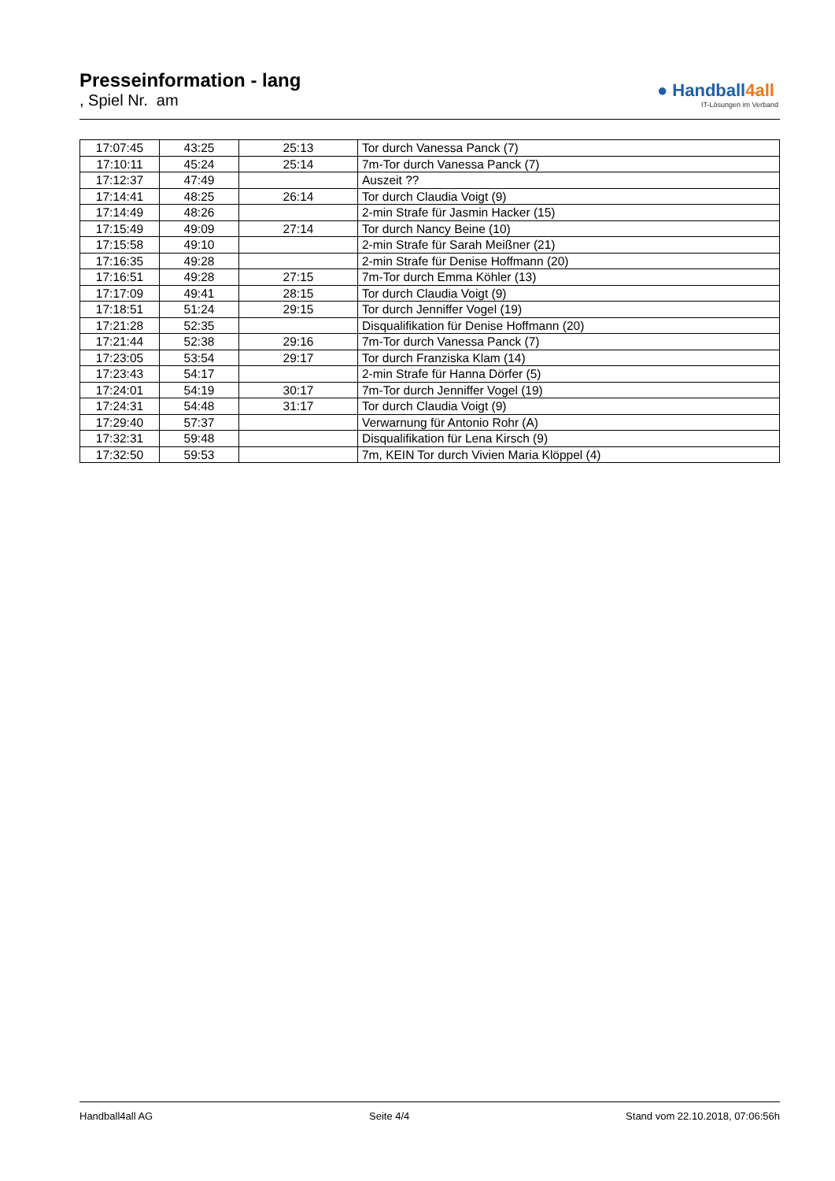Presseinformation - lang
, Spiel Nr. am
● Handball4all
IT-Lösungen im Verband
| 17:07:45 | 43:25 | 25:13 | Tor durch Vanessa Panck (7) |
| 17:10:11 | 45:24 | 25:14 | 7m-Tor durch Vanessa Panck (7) |
| 17:12:37 | 47:49 | | Auszeit ?? |
| 17:14:41 | 48:25 | 26:14 | Tor durch Claudia Voigt (9) |
| 17:14:49 | 48:26 | | 2-min Strafe für Jasmin Hacker (15) |
| 17:15:49 | 49:09 | 27:14 | Tor durch Nancy Beine (10) |
| 17:15:58 | 49:10 | | 2-min Strafe für Sarah Meißner (21) |
| 17:16:35 | 49:28 | | 2-min Strafe für Denise Hoffmann (20) |
| 17:16:51 | 49:28 | 27:15 | 7m-Tor durch Emma Köhler (13) |
| 17:17:09 | 49:41 | 28:15 | Tor durch Claudia Voigt (9) |
| 17:18:51 | 51:24 | 29:15 | Tor durch Jenniffer Vogel (19) |
| 17:21:28 | 52:35 | | Disqualifikation für Denise Hoffmann (20) |
| 17:21:44 | 52:38 | 29:16 | 7m-Tor durch Vanessa Panck (7) |
| 17:23:05 | 53:54 | 29:17 | Tor durch Franziska Klam (14) |
| 17:23:43 | 54:17 | | 2-min Strafe für Hanna Dörfer (5) |
| 17:24:01 | 54:19 | 30:17 | 7m-Tor durch Jenniffer Vogel (19) |
| 17:24:31 | 54:48 | 31:17 | Tor durch Claudia Voigt (9) |
| 17:29:40 | 57:37 | | Verwarnung für Antonio Rohr (A) |
| 17:32:31 | 59:48 | | Disqualifikation für Lena Kirsch (9) |
| 17:32:50 | 59:53 | | 7m, KEIN Tor durch Vivien Maria Klöppel (4) |
Handball4all AG Seite 4/4 Stand vom 22.10.2018, 07:06:56h